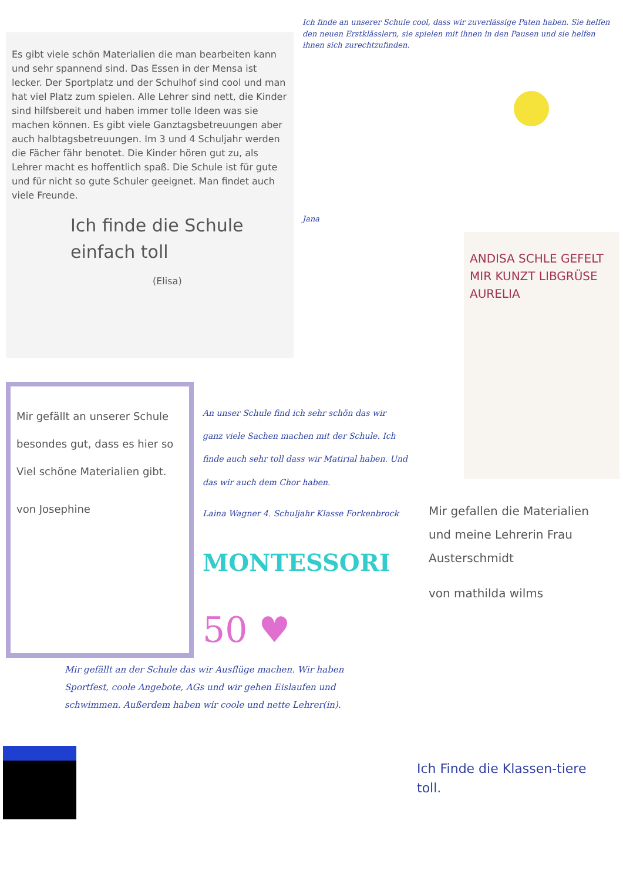Es gibt viele schön Materialien die man bearbeiten kann und sehr spannend sind. Das Essen in der Mensa ist lecker. Der Sportplatz und der Schulhof sind cool und man hat viel Platz zum spielen. Alle Lehrer sind nett, die Kinder sind hilfsbereit und haben immer tolle Ideen was sie machen können. Es gibt viele Ganztagsbetreuungen aber auch halbtagsbetreuungen. Im 3 und 4 Schuljahr werden die Fächer fähr benotet. Die Kinder hören gut zu, als Lehrer macht es hoffentlich spaß. Die Schule ist für gute und für nicht so gute Schuler geeignet. Man findet auch viele Freunde.
Ich finde die Schule einfach toll
(Elisa)
Ich finde an unserer Schule cool, dass wir zuverlässige Paten haben. Sie helfen den neuen Erstklässlern, sie spielen mit ihnen in den Pausen und sie helfen ihnen sich zurechtzufinden.
Jana
ANDISA SCHLE GEFELT MIR KUNZT LIBGRÜSE AURELIA
Mir gefällt an unserer Schule besondes gut, dass es hier so Viel schöne Materialien gibt.
von Josephine
An unser Schule find ich sehr schön das wir ganz viele Sachen machen mit der Schule. Ich finde auch sehr toll dass wir Matirial haben. Und das wir auch dem Chor haben.
Laina Wagner 4. Schuljahr Klasse Forkenbrock
MONTESSORI
50 ♥
Mir gefallen die Materialien und meine Lehrerin Frau Austerschmidt
von mathilda wilms
Mir gefällt an der Schule das wir Ausflüge machen. Wir haben Sportfest, coole Angebote, AGs und wir gehen Eislaufen und schwimmen. Außerdem haben wir coole und nette Lehrer(in).
Ich Finde die Klassen-tiere toll.